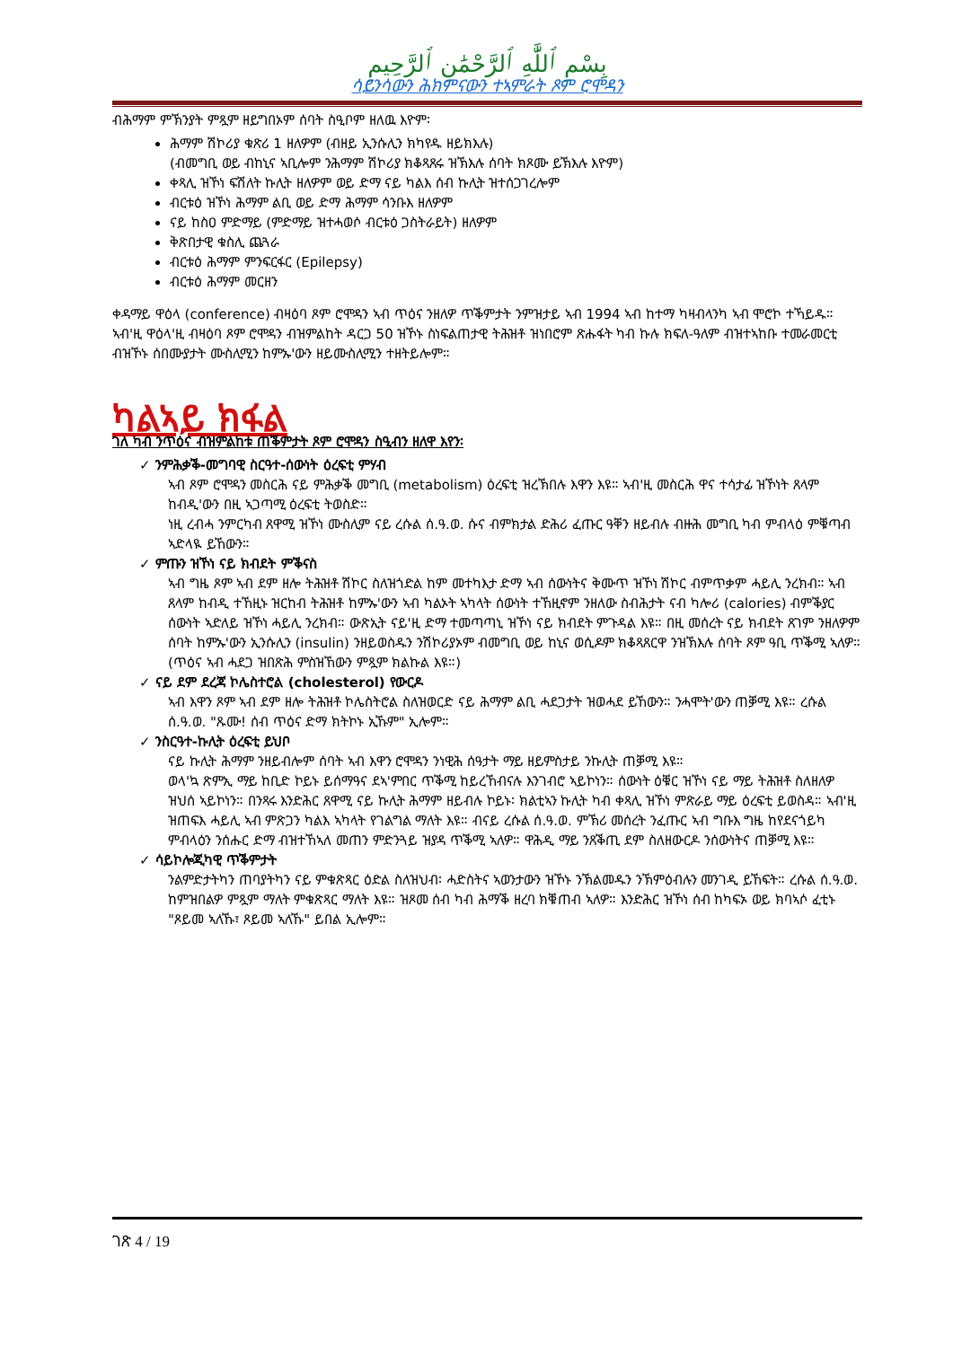بِسْمِ ٱللَّٰهِ ٱلرَّحْمَٰنِ ٱلرَّحِيمِ
ሳይንሳውን ሕክምናውን ተኣምራት ጾም ሮሞዳን
ብሕማም ምኽንያት ምጿም ዘይግበኦም ሰባት ስዒቦም ዘለዉ እዮም፡
ሕማም ሽኮሪያ ቁጽሪ 1 ዘለዎም (ብዘይ ኢንሱሊን ክካየዱ ዘይክእሉ)
(ብመግቢ ወይ ብከኒና ኣቢሎም ንሕማም ሽኮሪያ ክቆጻጸሩ ዝኽእሉ ሰባት ክጾሙ ይኽእሉ እዮም)
ቀጻሊ ዝኾነ ፍሽለት ኩሊት ዘለዎም ወይ ድማ ናይ ካልእ ሰብ ኩሊት ዝተሰጋገረሎም
ብርቱዕ ዝኾነ ሕማም ልቢ ወይ ድማ ሕማም ሳንቡእ ዘለዎም
ናይ ከስዐ ምድማይ (ምድማይ ዝተሓወሶ ብርቱዕ ጋስትራይት) ዘለዎም
ቅጽበታዊ ቁስሊ ጨጓራ
ብርቱዕ ሕማም ምንፍርፋር (Epilepsy)
ብርቱዕ ሕማም መርዘን
ቀዳማይ ዋዕላ (conference) ብዛዕባ ጾም ሮሞዳን ኣብ ጥዕና ንዘለዎ ጥቕምታት ንምዝታይ ኣብ 1994 ኣብ ከተማ ካዛብላንካ ኣብ ሞሮኮ ተኻይዱ። ኣብ'ዚ ዋዕላ'ዚ ብዛዕባ ጾም ሮሞዳን ብዝምልከት ዳርጋ 50 ዝኾኑ ስነፍልጠታዊ ትሕዝቶ ዝነበሮም ጽሑፋት ካብ ኩሉ ክፍለ-ዓለም ብዝተኣከቡ ተመራመርቲ ብዝኾኑ ሰበሙያታት ሙስሊሚን ከምኡ'ውን ዘይሙስሊሚን ተዘትይሎም።
ካልኣይ ክፋል
ገለ ካብ ንጥዕና ብዝምልከቱ ጠቕምታት ጾም ሮሞዳን ስዒብን ዘለዋ እየን፡
✓ ንምሕቃቕ-መግባዊ ስርዓተ-ሰውነት ዕረፍቲ ምሃብ
ኣብ ጾም ሮሞዳን መስርሕ ናይ ምሕቃቕ መግቢ (metabolism) ዕረፍቲ ዝረኽበሉ እዋን እዩ። ኣብ'ዚ መስርሕ ዋና ተሳታፊ ዝኾነት ጸላም ከብዲ'ውን በዚ ኣጋጣሚ ዕረፍቲ ትወስድ።
ነዚ ረብሓ ንምርካብ ጸዋሚ ዝኾነ ሙስሊም ናይ ረሱል ሰ.ዓ.ወ. ሱና ብምክታል ድሕሪ ፈጡር ዓቐን ዘይብሉ ብዙሕ መግቢ ካብ ምብላዕ ምቑጣብ ኣድላዪ ይኸውን።
✓ ምጡን ዝኾነ ናይ ክብደት ምቕናስ
ኣብ ግዜ ጾም ኣብ ደም ዘሎ ትሕዝቶ ሽኮር ስለዝጎድል ከም መተካእታ ድማ ኣብ ሰውነትና ቅሙጥ ዝኾነ ሽኮር ብምጥቃም ሓይሊ ንረክብ። ኣብ ጸላም ከብዲ ተኸዚኑ ዝርከብ ትሕዝቶ ከምኡ'ውን ኣብ ካልኦት ኣካላት ሰውነት ተኸዚኖም ንዘለው ስብሕታት ናብ ካሎሪ (calories) ብምቕያር ሰውነት ኣድለይ ዝኾነ ሓይሊ ንረክብ። ውጽኢት ናይ'ዚ ድማ ተመጣጣኒ ዝኾነ ናይ ክብደት ምጉዳል እዩ። በዚ መሰረት ናይ ክብደት ጸገም ንዘለዎም ሰባት ከምኡ'ውን ኢንሱሊን (insulin) ንዘይወስዱን ንሽኮሪያኦም ብመግቢ ወይ ከኒና ወሲዶም ክቆጻጸርዋ ንዝኽእሉ ሰባት ጾም ዓቢ ጥቕሚ ኣለዎ። (ጥዕና ኣብ ሓደጋ ዝበጽሕ ምስዝኸውን ምጿም ክልኩል እዩ።)
✓ ናይ ደም ደረጃ ኮሌስተሮል (cholesterol) የውርዶ
ኣብ እዋን ጾም ኣብ ደም ዘሎ ትሕዝቶ ኮሌስትሮል ስለዝወርድ ናይ ሕማም ልቢ ሓደጋታት ዝወሓደ ይኸውን። ንሓሞት'ውን ጠቓሚ እዩ። ረሱል ሰ.ዓ.ወ. "ጹሙ! ሰብ ጥዕና ድማ ክትኮኑ ኢኹም" ኢሎም።
✓ ንስርዓተ-ኩሊት ዕረፍቲ ይህቦ
ናይ ኩሊት ሕማም ንዘይብሎም ሰባት ኣብ እዋን ሮሞዳን ንነዊሕ ሰዓታት ማይ ዘይምስታይ ንኩሊት ጠቓሚ እዩ።
ወላ'ኳ ጽምኢ ማይ ከቢድ ኮይኑ ይሰማዓና ደኣ'ምበር ጥቕሚ ከይረኸብናሉ እንገብሮ ኣይኮነን። ሰውነት ዕቑር ዝኾነ ናይ ማይ ትሕዝቶ ስለዘለዎ ዝህሰ ኣይኮነን። በንጻሩ እንድሕር ጸዋሚ ናይ ኩሊት ሕማም ዘይብሉ ኮይኑ፡ ክልቲኣን ኩሊት ካብ ቀጻሊ ዝኾነ ምጽራይ ማይ ዕረፍቲ ይወስዳ። ኣብ'ዚ ዝጠፍእ ሓይሊ ኣብ ምጽጋን ካልእ ኣካላት የገልግል ማለት እዩ። ብናይ ረሱል ሰ.ዓ.ወ. ምኽሪ መሰረት ንፈጡር ኣብ ግቡእ ግዜ ከየደናጎይካ ምብላዕን ንሰሑር ድማ ብዝተኸኣለ መጠን ምድንጓይ ዝያዳ ጥቕሚ ኣለዎ። ዋሕዲ ማይ ንጸቕጢ ደም ስለዘውርዶ ንሰውነትና ጠቓሚ እዩ።
✓ ሳይኮሎጂካዊ ጥቕምታት
ንልምድታትካን ጠባያትካን ናይ ምቁጽጻር ዕድል ስለዝህብ፡ ሓድስትና ኣወንታውን ዝኾኑ ንኽልመዱን ንኽምዕብሉን መንገዲ ይኸፍት። ረሱል ሰ.ዓ.ወ. ከምዝበልዎ ምጿም ማለት ምቁጽጻር ማለት እዩ። ዝጾመ ሰብ ካብ ሕማቕ ዘረባ ክቑጠብ ኣለዎ። እንድሕር ዝኾነ ሰብ ከካፍኦ ወይ ክባኣሶ ፈቲኑ "ጾይመ ኣለኹ፣ ጾይመ ኣለኹ" ይበል ኢሎም።
ገጽ 4 / 19